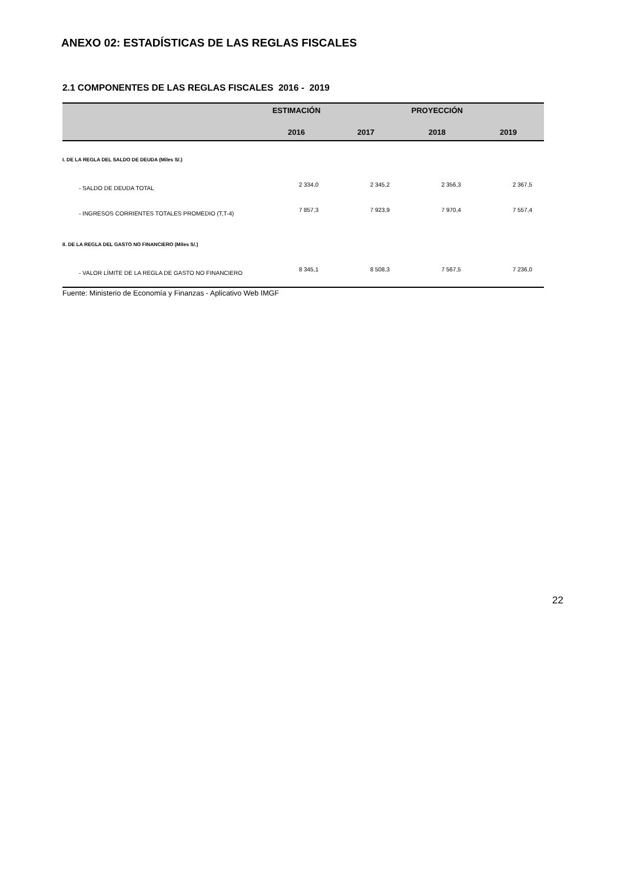ANEXO 02: ESTADÍSTICAS DE LAS REGLAS FISCALES
2.1 COMPONENTES DE LAS REGLAS FISCALES 2016 - 2019
| | ESTIMACIÓN | PROYECCIÓN | | |
| --- | --- | --- | --- | --- |
| | 2016 | 2017 | 2018 | 2019 |
| I. DE LA REGLA DEL SALDO DE DEUDA (Miles S/.) | | | | |
| - SALDO DE DEUDA TOTAL | 2 334,0 | 2 345,2 | 2 356,3 | 2 367,5 |
| - INGRESOS CORRIENTES TOTALES PROMEDIO (T,T-4) | 7 857,3 | 7 923,9 | 7 970,4 | 7 557,4 |
| II. DE LA REGLA DEL GASTO NO FINANCIERO (Miles S/.) | | | | |
| - VALOR LÍMITE DE LA REGLA DE GASTO NO FINANCIERO | 8 345,1 | 8 508,3 | 7 567,5 | 7 236,0 |
Fuente: Ministerio de Economía y Finanzas - Aplicativo Web IMGF
22